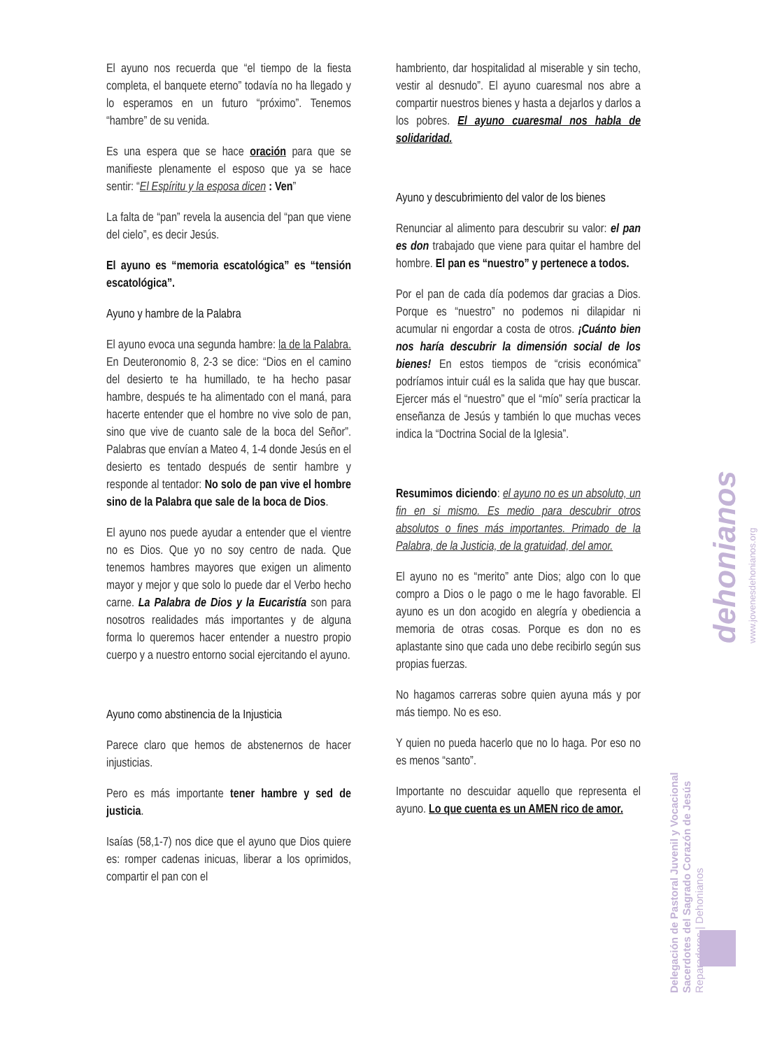El ayuno nos recuerda que “el tiempo de la fiesta completa, el banquete eterno” todavía no ha llegado y lo esperamos en un futuro “próximo”. Tenemos “hambre” de su venida.
Es una espera que se hace oración para que se manifieste plenamente el esposo que ya se hace sentir: “El Espíritu y la esposa dicen : Ven”
La falta de “pan” revela la ausencia del “pan que viene del cielo”, es decir Jesús.
El ayuno es “memoria escatológica” es “tensión escatológica”.
Ayuno y hambre de la Palabra
El ayuno evoca una segunda hambre: la de la Palabra. En Deuteronomio 8, 2-3 se dice: “Dios en el camino del desierto te ha humillado, te ha hecho pasar hambre, después te ha alimentado con el maná, para hacerte entender que el hombre no vive solo de pan, sino que vive de cuanto sale de la boca del Señor”. Palabras que envían a Mateo 4, 1-4 donde Jesús en el desierto es tentado después de sentir hambre y responde al tentador: No solo de pan vive el hombre sino de la Palabra que sale de la boca de Dios.
El ayuno nos puede ayudar a entender que el vientre no es Dios. Que yo no soy centro de nada. Que tenemos hambres mayores que exigen un alimento mayor y mejor y que solo lo puede dar el Verbo hecho carne. La Palabra de Dios y la Eucaristía son para nosotros realidades más importantes y de alguna forma lo queremos hacer entender a nuestro propio cuerpo y a nuestro entorno social ejercitando el ayuno.
Ayuno como abstinencia de la Injusticia
Parece claro que hemos de abstenernos de hacer injusticias.
Pero es más importante tener hambre y sed de justicia.
Isaías (58,1-7) nos dice que el ayuno que Dios quiere es: romper cadenas inicuas, liberar a los oprimidos, compartir el pan con el
hambriento, dar hospitalidad al miserable y sin techo, vestir al desnudo”. El ayuno cuaresmal nos abre a compartir nuestros bienes y hasta a dejarlos y darlos a los pobres. El ayuno cuaresmal nos habla de solidaridad.
Ayuno y descubrimiento del valor de los bienes
Renunciar al alimento para descubrir su valor: el pan es don trabajado que viene para quitar el hambre del hombre. El pan es “nuestro” y pertenece a todos.
Por el pan de cada día podemos dar gracias a Dios. Porque es “nuestro” no podemos ni dilapidar ni acumular ni engordar a costa de otros. ¡Cuánto bien nos haría descubrir la dimensión social de los bienes! En estos tiempos de “crisis económica” podríamos intuir cuál es la salida que hay que buscar. Ejercer más el “nuestro” que el “mío” sería practicar la enseñanza de Jesús y también lo que muchas veces indica la “Doctrina Social de la Iglesia”.
Resumimos diciendo: el ayuno no es un absoluto, un fin en si mismo. Es medio para descubrir otros absolutos o fines más importantes. Primado de la Palabra, de la Justicia, de la gratuidad, del amor.
El ayuno no es “merito” ante Dios; algo con lo que compro a Dios o le pago o me le hago favorable. El ayuno es un don acogido en alegría y obediencia a memoria de otras cosas. Porque es don no es aplastante sino que cada uno debe recibirlo según sus propias fuerzas.
No hagamos carreras sobre quien ayuna más y por más tiempo. No es eso.
Y quien no pueda hacerlo que no lo haga. Por eso no es menos “santo”.
Importante no descuidar aquello que representa el ayuno. Lo que cuenta es un AMEN rico de amor.
Delegación de Pastoral Juvenil y Vocacional
Sacerdotes del Sagrado Corazón de Jesús
Reparadores | Dehonianos
dehonianos
www.jovenesdehonianos.org